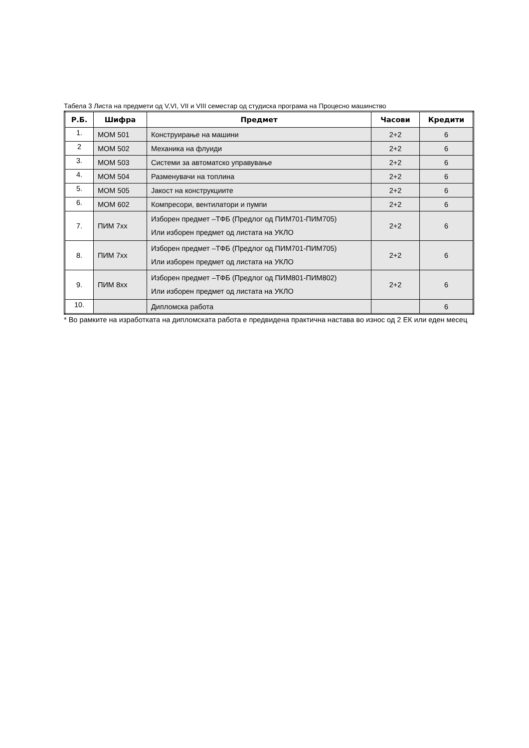Табела 3 Листа на предмети од V,VI, VII и VIII семестар од студиска програма на Процесно машинство
| Р.Б. | Шифра | Предмет | Часови | Кредити |
| --- | --- | --- | --- | --- |
| 1. | МОМ 501 | Конструирање на машини | 2+2 | 6 |
| 2 | МОМ 502 | Механика на флуиди | 2+2 | 6 |
| 3. | МОМ 503 | Системи за автоматско управување | 2+2 | 6 |
| 4. | МОМ 504 | Разменувачи на топлина | 2+2 | 6 |
| 5. | МОМ 505 | Јакост на конструкциите | 2+2 | 6 |
| 6. | МОМ 602 | Компресори, вентилатори и пумпи | 2+2 | 6 |
| 7. | ПИМ 7xx | Изборен предмет –ТФБ (Предлог од ПИМ701-ПИМ705) Или изборен предмет од листата на УКЛО | 2+2 | 6 |
| 8. | ПИМ 7xx | Изборен предмет –ТФБ (Предлог од ПИМ701-ПИМ705) Или изборен предмет од листата на УКЛО | 2+2 | 6 |
| 9. | ПИМ 8xx | Изборен предмет –ТФБ (Предлог од ПИМ801-ПИМ802) Или изборен предмет од листата на УКЛО | 2+2 | 6 |
| 10. | | Дипломска работа | | 6 |
* Во рамките на изработката на дипломската работа е предвидена практична настава во износ од 2 ЕК или еден месец